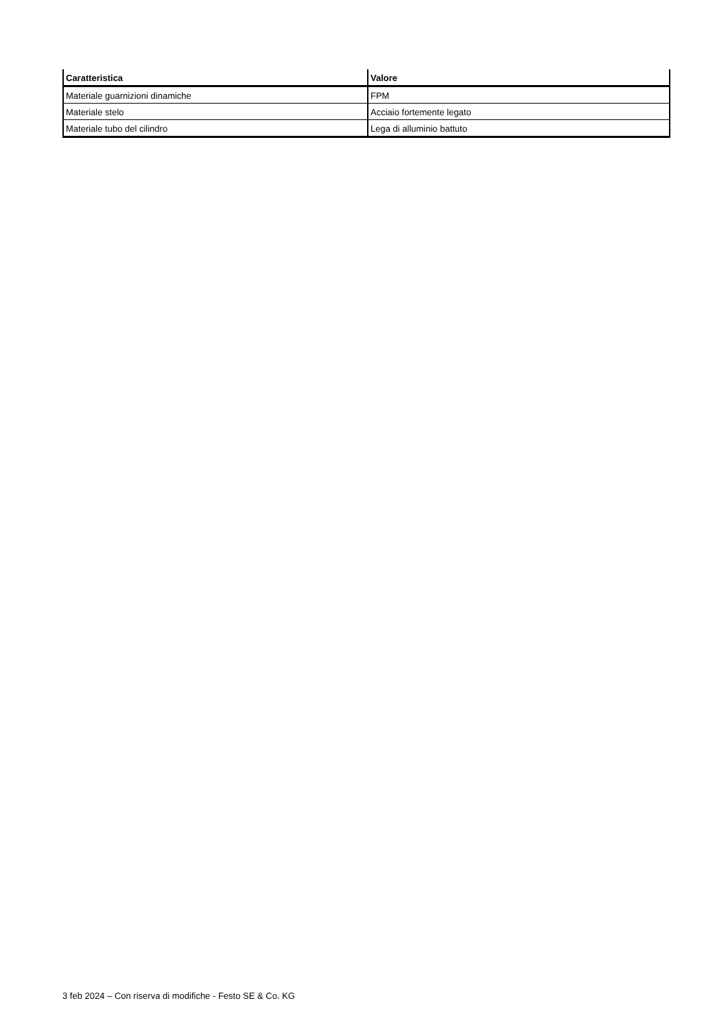| Caratteristica | Valore |
| --- | --- |
| Materiale guarnizioni dinamiche | FPM |
| Materiale stelo | Acciaio fortemente legato |
| Materiale tubo del cilindro | Lega di alluminio battuto |
3 feb 2024 – Con riserva di modifiche - Festo SE & Co. KG